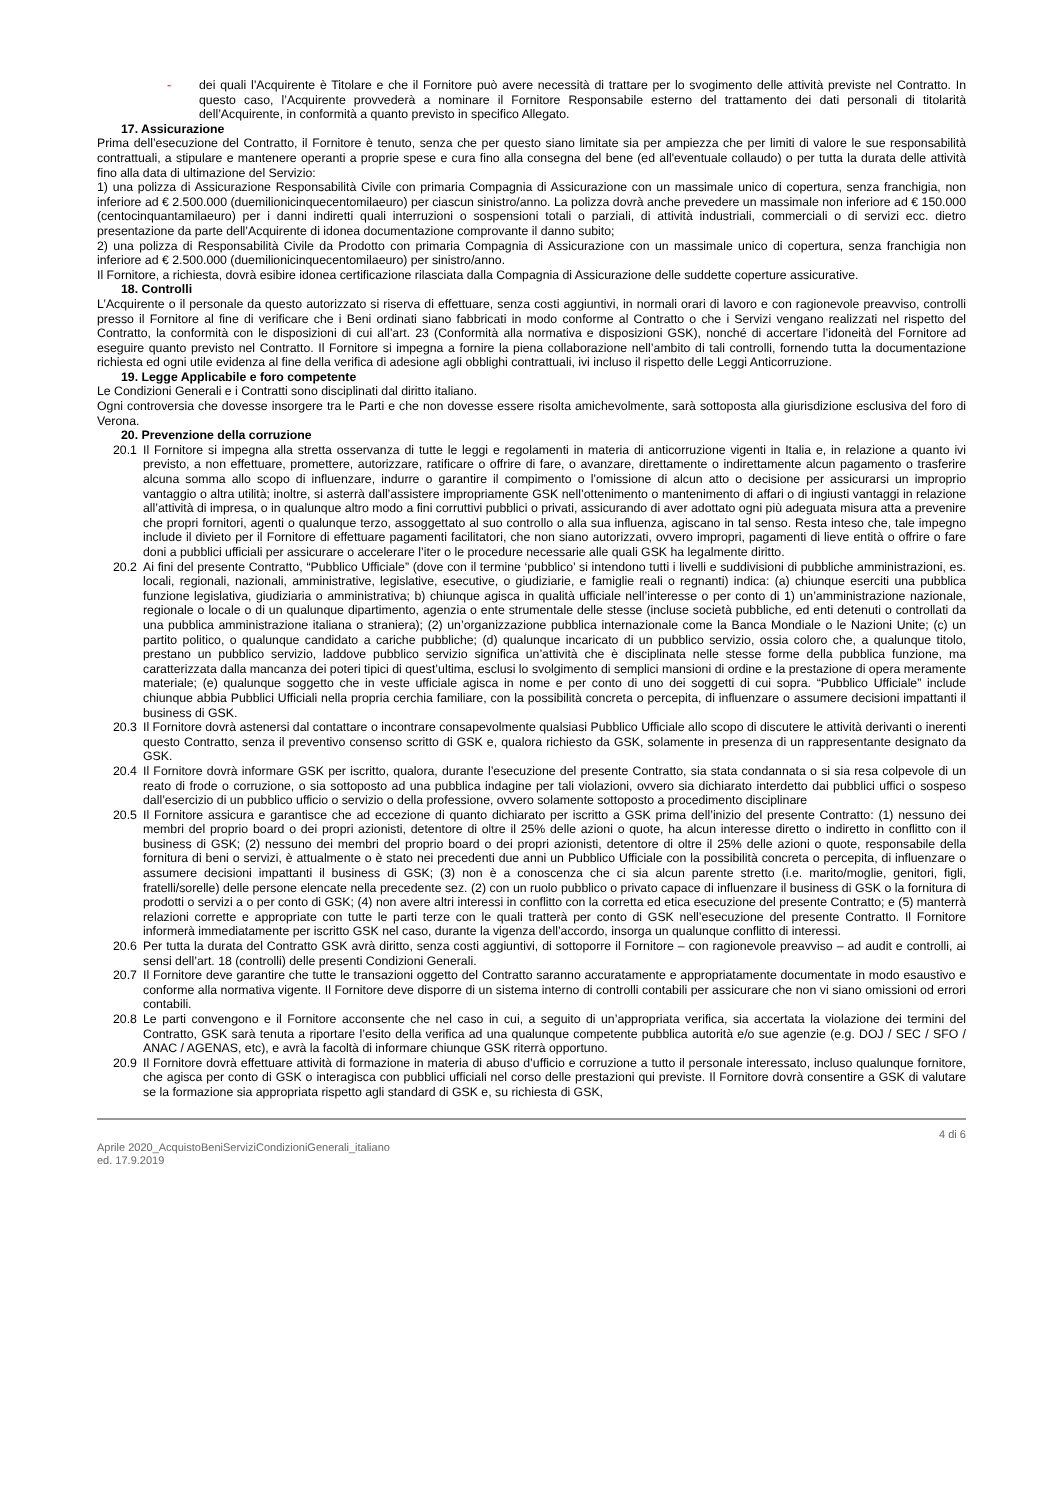- dei quali l’Acquirente è Titolare e che il Fornitore può avere necessità di trattare per lo svogimento delle attività previste nel Contratto. In questo caso, l’Acquirente provvederà a nominare il Fornitore Responsabile esterno del trattamento dei dati personali di titolarità dell’Acquirente, in conformità a quanto previsto in specifico Allegato.
17. Assicurazione
Prima dell’esecuzione del Contratto, il Fornitore è tenuto, senza che per questo siano limitate sia per ampiezza che per limiti di valore le sue responsabilità contrattuali, a stipulare e mantenere operanti a proprie spese e cura fino alla consegna del bene (ed all'eventuale collaudo) o per tutta la durata delle attività fino alla data di ultimazione del Servizio:
1) una polizza di Assicurazione Responsabilità Civile con primaria Compagnia di Assicurazione con un massimale unico di copertura, senza franchigia, non inferiore ad € 2.500.000 (duemilionicinquecentomilaeuro) per ciascun sinistro/anno. La polizza dovrà anche prevedere un massimale non inferiore ad € 150.000 (centocinquantamilaeuro) per i danni indiretti quali interruzioni o sospensioni totali o parziali, di attività industriali, commerciali o di servizi ecc. dietro presentazione da parte dell’Acquirente di idonea documentazione comprovante il danno subito;
2) una polizza di Responsabilità Civile da Prodotto con primaria Compagnia di Assicurazione con un massimale unico di copertura, senza franchigia non inferiore ad € 2.500.000 (duemilionicinquecentomilaeuro) per sinistro/anno.
Il Fornitore, a richiesta, dovrà esibire idonea certificazione rilasciata dalla Compagnia di Assicurazione delle suddette coperture assicurative.
18. Controlli
L’Acquirente o il personale da questo autorizzato si riserva di effettuare, senza costi aggiuntivi, in normali orari di lavoro e con ragionevole preavviso, controlli presso il Fornitore al fine di verificare che i Beni ordinati siano fabbricati in modo conforme al Contratto o che i Servizi vengano realizzati nel rispetto del Contratto, la conformità con le disposizioni di cui all’art. 23 (Conformità alla normativa e disposizioni GSK), nonché di accertare l’idoneità del Fornitore ad eseguire quanto previsto nel Contratto. Il Fornitore si impegna a fornire la piena collaborazione nell’ambito di tali controlli, fornendo tutta la documentazione richiesta ed ogni utile evidenza al fine della verifica di adesione agli obblighi contrattuali, ivi incluso il rispetto delle Leggi Anticorruzione.
19. Legge Applicabile e foro competente
Le Condizioni Generali e i Contratti sono disciplinati dal diritto italiano.
Ogni controversia che dovesse insorgere tra le Parti e che non dovesse essere risolta amichevolmente, sarà sottoposta alla giurisdizione esclusiva del foro di Verona.
20. Prevenzione della corruzione
20.1 Il Fornitore si impegna alla stretta osservanza di tutte le leggi e regolamenti in materia di anticorruzione vigenti in Italia e, in relazione a quanto ivi previsto, a non effettuare, promettere, autorizzare, ratificare o offrire di fare, o avanzare, direttamente o indirettamente alcun pagamento o trasferire alcuna somma allo scopo di influenzare, indurre o garantire il compimento o l’omissione di alcun atto o decisione per assicurarsi un improprio vantaggio o altra utilità; inoltre, si asterrà dall’assistere impropriamente GSK nell’ottenimento o mantenimento di affari o di ingiusti vantaggi in relazione all’attività di impresa, o in qualunque altro modo a fini corruttivi pubblici o privati, assicurando di aver adottato ogni più adeguata misura atta a prevenire che propri fornitori, agenti o qualunque terzo, assoggettato al suo controllo o alla sua influenza, agiscano in tal senso. Resta inteso che, tale impegno include il divieto per il Fornitore di effettuare pagamenti facilitatori, che non siano autorizzati, ovvero impropri, pagamenti di lieve entità o offrire o fare doni a pubblici ufficiali per assicurare o accelerare l’iter o le procedure necessarie alle quali GSK ha legalmente diritto.
20.2 Ai fini del presente Contratto, “Pubblico Ufficiale” (dove con il termine ‘pubblico’ si intendono tutti i livelli e suddivisioni di pubbliche amministrazioni, es. locali, regionali, nazionali, amministrative, legislative, esecutive, o giudiziarie, e famiglie reali o regnanti) indica: (a) chiunque eserciti una pubblica funzione legislativa, giudiziaria o amministrativa; b) chiunque agisca in qualità ufficiale nell’interesse o per conto di 1) un’amministrazione nazionale, regionale o locale o di un qualunque dipartimento, agenzia o ente strumentale delle stesse (incluse società pubbliche, ed enti detenuti o controllati da una pubblica amministrazione italiana o straniera); (2) un’organizzazione pubblica internazionale come la Banca Mondiale o le Nazioni Unite; (c) un partito politico, o qualunque candidato a cariche pubbliche; (d) qualunque incaricato di un pubblico servizio, ossia coloro che, a qualunque titolo, prestano un pubblico servizio, laddove pubblico servizio significa un’attività che è disciplinata nelle stesse forme della pubblica funzione, ma caratterizzata dalla mancanza dei poteri tipici di quest’ultima, esclusi lo svolgimento di semplici mansioni di ordine e la prestazione di opera meramente materiale; (e) qualunque soggetto che in veste ufficiale agisca in nome e per conto di uno dei soggetti di cui sopra. “Pubblico Ufficiale” include chiunque abbia Pubblici Ufficiali nella propria cerchia familiare, con la possibilità concreta o percepita, di influenzare o assumere decisioni impattanti il business di GSK.
20.3 Il Fornitore dovrà astenersi dal contattare o incontrare consapevolmente qualsiasi Pubblico Ufficiale allo scopo di discutere le attività derivanti o inerenti questo Contratto, senza il preventivo consenso scritto di GSK e, qualora richiesto da GSK, solamente in presenza di un rappresentante designato da GSK.
20.4 Il Fornitore dovrà informare GSK per iscritto, qualora, durante l’esecuzione del presente Contratto, sia stata condannata o si sia resa colpevole di un reato di frode o corruzione, o sia sottoposto ad una pubblica indagine per tali violazioni, ovvero sia dichiarato interdetto dai pubblici uffici o sospeso dall’esercizio di un pubblico ufficio o servizio o della professione, ovvero solamente sottoposto a procedimento disciplinare
20.5 Il Fornitore assicura e garantisce che ad eccezione di quanto dichiarato per iscritto a GSK prima dell’inizio del presente Contratto: (1) nessuno dei membri del proprio board o dei propri azionisti, detentore di oltre il 25% delle azioni o quote, ha alcun interesse diretto o indiretto in conflitto con il business di GSK; (2) nessuno dei membri del proprio board o dei propri azionisti, detentore di oltre il 25% delle azioni o quote, responsabile della fornitura di beni o servizi, è attualmente o è stato nei precedenti due anni un Pubblico Ufficiale con la possibilità concreta o percepita, di influenzare o assumere decisioni impattanti il business di GSK; (3) non è a conoscenza che ci sia alcun parente stretto (i.e. marito/moglie, genitori, figli, fratelli/sorelle) delle persone elencate nella precedente sez. (2) con un ruolo pubblico o privato capace di influenzare il business di GSK o la fornitura di prodotti o servizi a o per conto di GSK; (4) non avere altri interessi in conflitto con la corretta ed etica esecuzione del presente Contratto; e (5) manterrà relazioni corrette e appropriate con tutte le parti terze con le quali tratterà per conto di GSK nell’esecuzione del presente Contratto. Il Fornitore informerà immediatamente per iscritto GSK nel caso, durante la vigenza dell’accordo, insorga un qualunque conflitto di interessi.
20.6 Per tutta la durata del Contratto GSK avrà diritto, senza costi aggiuntivi, di sottoporre il Fornitore – con ragionevole preavviso – ad audit e controlli, ai sensi dell’art. 18 (controlli) delle presenti Condizioni Generali.
20.7 Il Fornitore deve garantire che tutte le transazioni oggetto del Contratto saranno accuratamente e appropriatamente documentate in modo esaustivo e conforme alla normativa vigente. Il Fornitore deve disporre di un sistema interno di controlli contabili per assicurare che non vi siano omissioni od errori contabili.
20.8 Le parti convengono e il Fornitore acconsente che nel caso in cui, a seguito di un’appropriata verifica, sia accertata la violazione dei termini del Contratto, GSK sarà tenuta a riportare l’esito della verifica ad una qualunque competente pubblica autorità e/o sue agenzie (e.g. DOJ / SEC / SFO / ANAC / AGENAS, etc), e avrà la facoltà di informare chiunque GSK riterrà opportuno.
20.9 Il Fornitore dovrà effettuare attività di formazione in materia di abuso d’ufficio e corruzione a tutto il personale interessato, incluso qualunque fornitore, che agisca per conto di GSK o interagisca con pubblici ufficiali nel corso delle prestazioni qui previste. Il Fornitore dovrà consentire a GSK di valutare se la formazione sia appropriata rispetto agli standard di GSK e, su richiesta di GSK,
4 di 6
Aprile 2020_AcquistoBeniServiziCondizioniGenerali_italiano
ed. 17.9.2019